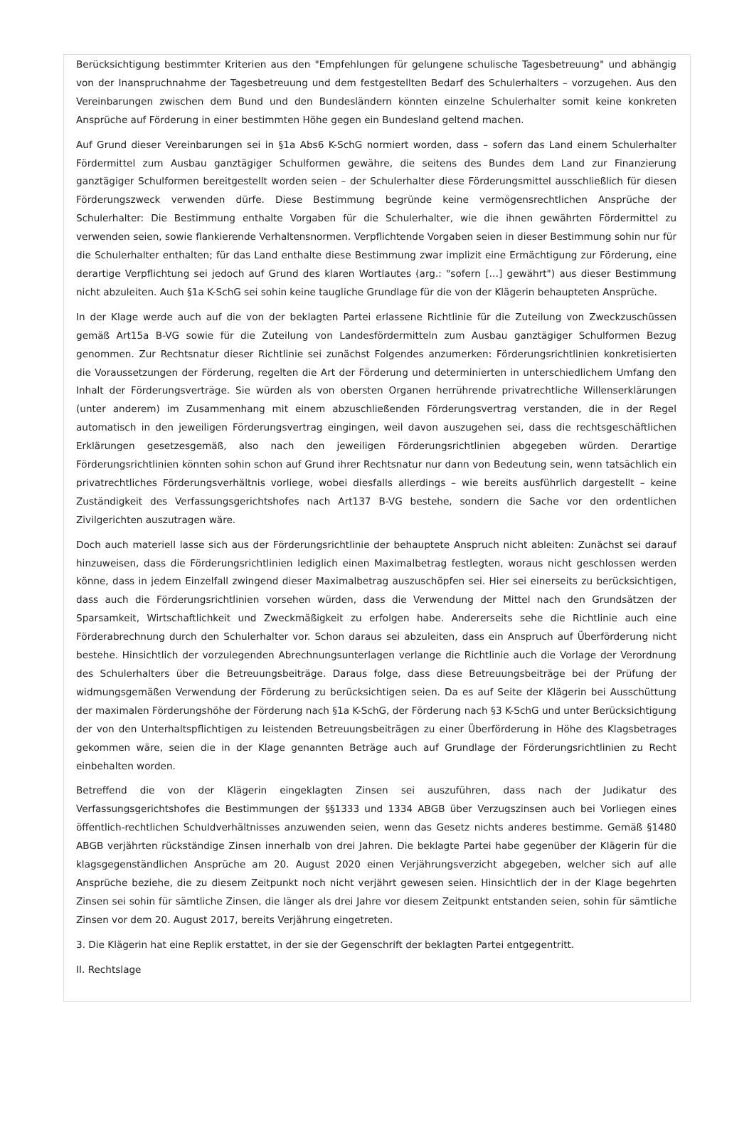Berücksichtigung bestimmter Kriterien aus den "Empfehlungen für gelungene schulische Tagesbetreuung" und abhängig von der Inanspruchnahme der Tagesbetreuung und dem festgestellten Bedarf des Schulerhalters – vorzugehen. Aus den Vereinbarungen zwischen dem Bund und den Bundesländern könnten einzelne Schulerhalter somit keine konkreten Ansprüche auf Förderung in einer bestimmten Höhe gegen ein Bundesland geltend machen.
Auf Grund dieser Vereinbarungen sei in §1a Abs6 K-SchG normiert worden, dass – sofern das Land einem Schulerhalter Fördermittel zum Ausbau ganztägiger Schulformen gewähre, die seitens des Bundes dem Land zur Finanzierung ganztägiger Schulformen bereitgestellt worden seien – der Schulerhalter diese Förderungsmittel ausschließlich für diesen Förderungszweck verwenden dürfe. Diese Bestimmung begründe keine vermögensrechtlichen Ansprüche der Schulerhalter: Die Bestimmung enthalte Vorgaben für die Schulerhalter, wie die ihnen gewährten Fördermittel zu verwenden seien, sowie flankierende Verhaltensnormen. Verpflichtende Vorgaben seien in dieser Bestimmung sohin nur für die Schulerhalter enthalten; für das Land enthalte diese Bestimmung zwar implizit eine Ermächtigung zur Förderung, eine derartige Verpflichtung sei jedoch auf Grund des klaren Wortlautes (arg.: "sofern […] gewährt") aus dieser Bestimmung nicht abzuleiten. Auch §1a K-SchG sei sohin keine taugliche Grundlage für die von der Klägerin behaupteten Ansprüche.
In der Klage werde auch auf die von der beklagten Partei erlassene Richtlinie für die Zuteilung von Zweckzuschüssen gemäß Art15a B-VG sowie für die Zuteilung von Landesfördermitteln zum Ausbau ganztägiger Schulformen Bezug genommen. Zur Rechtsnatur dieser Richtlinie sei zunächst Folgendes anzumerken: Förderungsrichtlinien konkretisierten die Voraussetzungen der Förderung, regelten die Art der Förderung und determinierten in unterschiedlichem Umfang den Inhalt der Förderungsverträge. Sie würden als von obersten Organen herrührende privatrechtliche Willenserklärungen (unter anderem) im Zusammenhang mit einem abzuschließenden Förderungsvertrag verstanden, die in der Regel automatisch in den jeweiligen Förderungsvertrag eingingen, weil davon auszugehen sei, dass die rechtsgeschäftlichen Erklärungen gesetzesgemäß, also nach den jeweiligen Förderungsrichtlinien abgegeben würden. Derartige Förderungsrichtlinien könnten sohin schon auf Grund ihrer Rechtsnatur nur dann von Bedeutung sein, wenn tatsächlich ein privatrechtliches Förderungsverhältnis vorliege, wobei diesfalls allerdings – wie bereits ausführlich dargestellt – keine Zuständigkeit des Verfassungsgerichtshofes nach Art137 B-VG bestehe, sondern die Sache vor den ordentlichen Zivilgerichten auszutragen wäre.
Doch auch materiell lasse sich aus der Förderungsrichtlinie der behauptete Anspruch nicht ableiten: Zunächst sei darauf hinzuweisen, dass die Förderungsrichtlinien lediglich einen Maximalbetrag festlegten, woraus nicht geschlossen werden könne, dass in jedem Einzelfall zwingend dieser Maximalbetrag auszuschöpfen sei. Hier sei einerseits zu berücksichtigen, dass auch die Förderungsrichtlinien vorsehen würden, dass die Verwendung der Mittel nach den Grundsätzen der Sparsamkeit, Wirtschaftlichkeit und Zweckmäßigkeit zu erfolgen habe. Andererseits sehe die Richtlinie auch eine Förderabrechnung durch den Schulerhalter vor. Schon daraus sei abzuleiten, dass ein Anspruch auf Überförderung nicht bestehe. Hinsichtlich der vorzulegenden Abrechnungsunterlagen verlange die Richtlinie auch die Vorlage der Verordnung des Schulerhalters über die Betreuungsbeiträge. Daraus folge, dass diese Betreuungsbeiträge bei der Prüfung der widmungsgemäßen Verwendung der Förderung zu berücksichtigen seien. Da es auf Seite der Klägerin bei Ausschüttung der maximalen Förderungshöhe der Förderung nach §1a K-SchG, der Förderung nach §3 K-SchG und unter Berücksichtigung der von den Unterhaltspflichtigen zu leistenden Betreuungsbeiträgen zu einer Überförderung in Höhe des Klagsbetrages gekommen wäre, seien die in der Klage genannten Beträge auch auf Grundlage der Förderungsrichtlinien zu Recht einbehalten worden.
Betreffend die von der Klägerin eingeklagten Zinsen sei auszuführen, dass nach der Judikatur des Verfassungsgerichtshofes die Bestimmungen der §§1333 und 1334 ABGB über Verzugszinsen auch bei Vorliegen eines öffentlich-rechtlichen Schuldverhältnisses anzuwenden seien, wenn das Gesetz nichts anderes bestimme. Gemäß §1480 ABGB verjährten rückständige Zinsen innerhalb von drei Jahren. Die beklagte Partei habe gegenüber der Klägerin für die klagsgegenständlichen Ansprüche am 20. August 2020 einen Verjährungsverzicht abgegeben, welcher sich auf alle Ansprüche beziehe, die zu diesem Zeitpunkt noch nicht verjährt gewesen seien. Hinsichtlich der in der Klage begehrten Zinsen sei sohin für sämtliche Zinsen, die länger als drei Jahre vor diesem Zeitpunkt entstanden seien, sohin für sämtliche Zinsen vor dem 20. August 2017, bereits Verjährung eingetreten.
3. Die Klägerin hat eine Replik erstattet, in der sie der Gegenschrift der beklagten Partei entgegentritt.
II. Rechtslage